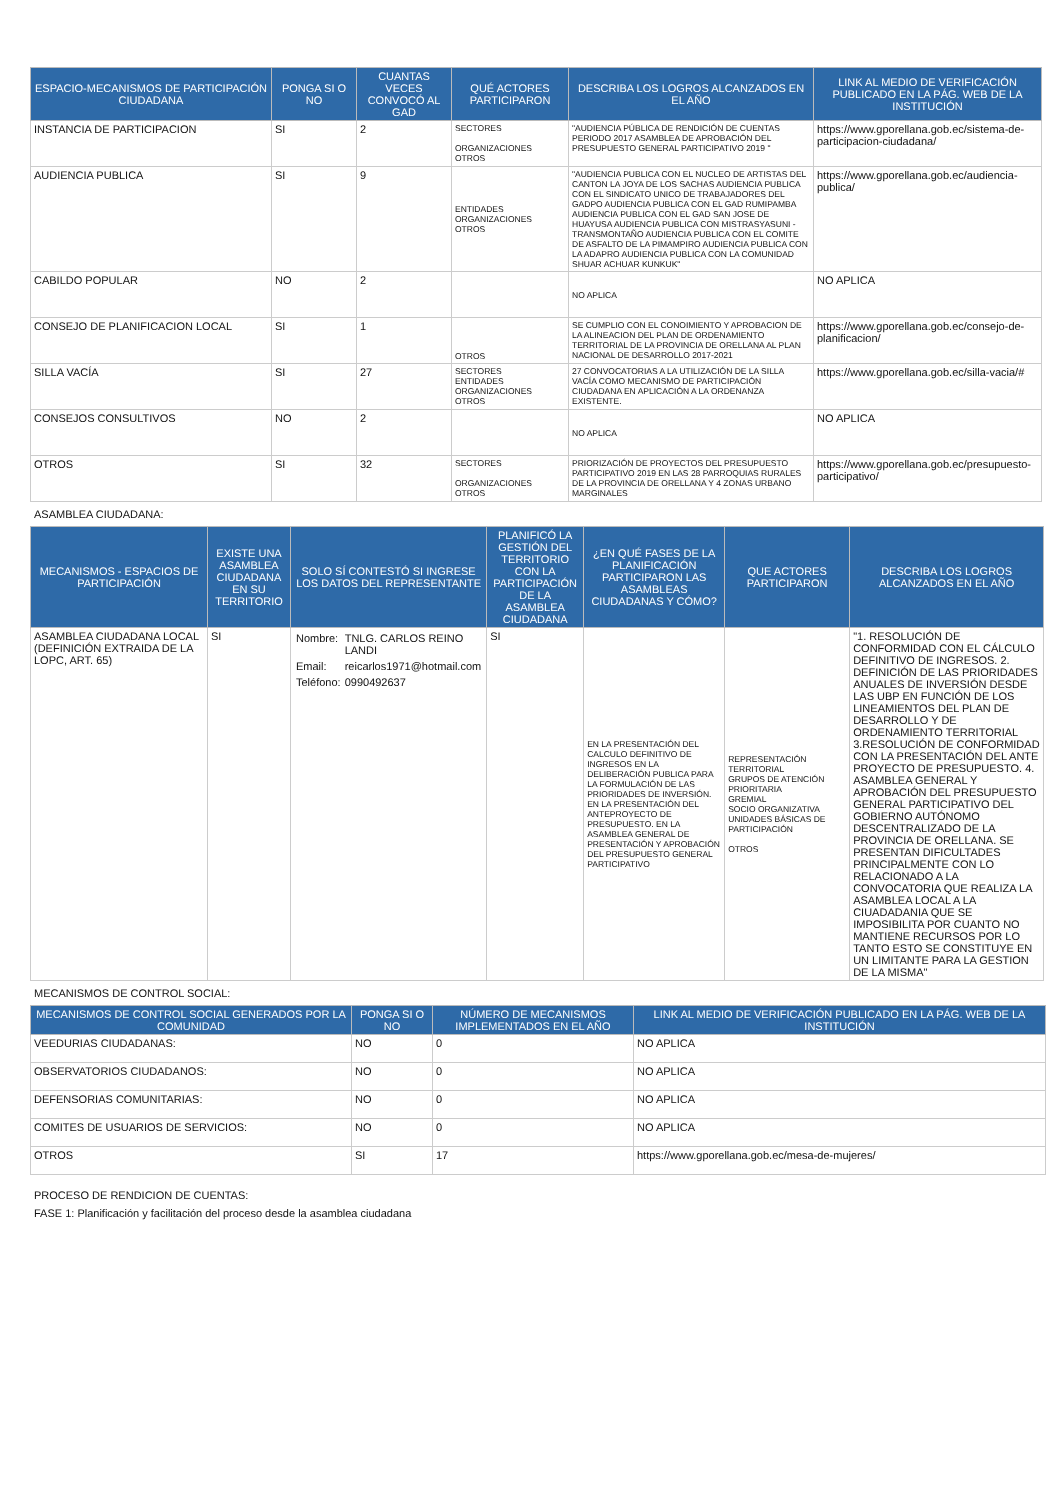| ESPACIO-MECANISMOS DE PARTICIPACIÓN CIUDADANA | PONGA SI O NO | CUANTAS VECES CONVOCÓ AL GAD | QUÉ ACTORES PARTICIPARON | DESCRIBA LOS LOGROS ALCANZADOS EN EL AÑO | LINK AL MEDIO DE VERIFICACIÓN PUBLICADO EN LA PÁG. WEB DE LA INSTITUCIÓN |
| --- | --- | --- | --- | --- | --- |
| INSTANCIA DE PARTICIPACION | SI | 2 | SECTORES ORGANIZACIONES OTROS | "AUDIENCIA PÚBLICA DE RENDICIÓN DE CUENTAS PERIODO 2017 ASAMBLEA DE APROBACIÓN DEL PRESUPUESTO GENERAL PARTICIPATIVO 2019 " | https://www.gporellana.gob.ec/sistema-de-participacion-ciudadana/ |
| AUDIENCIA PUBLICA | SI | 9 | ENTIDADES ORGANIZACIONES OTROS | "AUDIENCIA PUBLICA CON EL NUCLEO DE ARTISTAS DEL CANTON LA JOYA DE LOS SACHAS AUDIENCIA PUBLICA CON EL SINDICATO UNICO DE TRABAJADORES DEL GADPO AUDIENCIA PUBLICA CON EL GAD RUMIPAMBA AUDIENCIA PUBLICA CON EL GAD SAN JOSE DE HUAYUSA AUDIENCIA PUBLICA CON MISTRASYASUNI - TRANSMONTAÑO AUDIENCIA PUBLICA CON EL COMITE DE ASFALTO DE LA PIMAMPIRO AUDIENCIA PUBLICA CON LA ADAPRO AUDIENCIA PUBLICA CON LA COMUNIDAD SHUAR ACHUAR KUNKUK" | https://www.gporellana.gob.ec/audiencia-publica/ |
| CABILDO POPULAR | NO | 2 | | NO APLICA | NO APLICA |
| CONSEJO DE PLANIFICACION LOCAL | SI | 1 | OTROS | SE CUMPLIO CON EL CONOIMIENTO Y APROBACION DE LA ALINEACION DEL PLAN DE ORDENAMIENTO TERRITORIAL DE LA PROVINCIA DE ORELLANA AL PLAN NACIONAL DE DESARROLLO 2017-2021 | https://www.gporellana.gob.ec/consejo-de-planificacion/ |
| SILLA VACÍA | SI | 27 | SECTORES ENTIDADES ORGANIZACIONES OTROS | 27 CONVOCATORIAS A LA UTILIZACIÓN DE LA SILLA VACÍA COMO MECANISMO DE PARTICIPACIÓN CIUDADANA EN APLICACIÓN A LA ORDENANZA EXISTENTE. | https://www.gporellana.gob.ec/silla-vacia/# |
| CONSEJOS CONSULTIVOS | NO | 2 | | NO APLICA | NO APLICA |
| OTROS | SI | 32 | SECTORES ORGANIZACIONES OTROS | PRIORIZACIÓN DE PROYECTOS DEL PRESUPUESTO PARTICIPATIVO 2019 EN LAS 28 PARROQUIAS RURALES DE LA PROVINCIA DE ORELLANA Y 4 ZONAS URBANO MARGINALES | https://www.gporellana.gob.ec/presupuesto-participativo/ |
ASAMBLEA CIUDADANA:
| MECANISMOS - ESPACIOS DE PARTICIPACIÓN | EXISTE UNA ASAMBLEA CIUDADANA EN SU TERRITORIO | SOLO SÍ CONTESTÓ SI INGRESE LOS DATOS DEL REPRESENTANTE | PLANIFICÓ LA GESTIÓN DEL TERRITORIO CON LA PARTICIPACIÓN DE LA ASAMBLEA CIUDADANA | ¿EN QUÉ FASES DE LA PLANIFICACIÓN PARTICIPARON LAS ASAMBLEAS CIUDADANAS Y CÓMO? | QUE ACTORES PARTICIPARON | DESCRIBA LOS LOGROS ALCANZADOS EN EL AÑO |
| --- | --- | --- | --- | --- | --- | --- |
| ASAMBLEA CIUDADANA LOCAL (DEFINICIÓN EXTRAIDA DE LA LOPC, ART. 65) | SI | / Nombre: / TNLG. CARLOS REINO LANDI / / Email: / reicarlos1971@hotmail.com / / Teléfono: / 0990492637 / | SI | EN LA PRESENTACIÓN DEL CALCULO DEFINITIVO DE INGRESOS EN LA DELIBERACIÓN PUBLICA PARA LA FORMULACIÓN DE LAS PRIORIDADES DE INVERSIÓN. EN LA PRESENTACIÓN DEL ANTEPROYECTO DE PRESUPUESTO. EN LA ASAMBLEA GENERAL DE PRESENTACIÓN Y APROBACIÓN DEL PRESUPUESTO GENERAL PARTICIPATIVO | REPRESENTACIÓN TERRITORIAL GRUPOS DE ATENCIÓN PRIORITARIA GREMIAL SOCIO ORGANIZATIVA UNIDADES BÁSICAS DE PARTICIPACIÓN OTROS | "1. RESOLUCIÓN DE CONFORMIDAD CON EL CÁLCULO DEFINITIVO DE INGRESOS. 2. DEFINICIÓN DE LAS PRIORIDADES ANUALES DE INVERSIÓN DESDE LAS UBP EN FUNCIÓN DE LOS LINEAMIENTOS DEL PLAN DE DESARROLLO Y DE ORDENAMIENTO TERRITORIAL 3.RESOLUCIÓN DE CONFORMIDAD CON LA PRESENTACIÓN DEL ANTE PROYECTO DE PRESUPUESTO. 4. ASAMBLEA GENERAL Y APROBACIÓN DEL PRESUPUESTO GENERAL PARTICIPATIVO DEL GOBIERNO AUTÓNOMO DESCENTRALIZADO DE LA PROVINCIA DE ORELLANA. SE PRESENTAN DIFICULTADES PRINCIPALMENTE CON LO RELACIONADO A LA CONVOCATORIA QUE REALIZA LA ASAMBLEA LOCAL A LA CIUADADANIA QUE SE IMPOSIBILITA POR CUANTO NO MANTIENE RECURSOS POR LO TANTO ESTO SE CONSTITUYE EN UN LIMITANTE PARA LA GESTION DE LA MISMA" |
MECANISMOS DE CONTROL SOCIAL:
| MECANISMOS DE CONTROL SOCIAL GENERADOS POR LA COMUNIDAD | PONGA SI O NO | NÚMERO DE MECANISMOS IMPLEMENTADOS EN EL AÑO | LINK AL MEDIO DE VERIFICACIÓN PUBLICADO EN LA PÁG. WEB DE LA INSTITUCIÓN |
| --- | --- | --- | --- |
| VEEDURIAS CIUDADANAS: | NO | 0 | NO APLICA |
| OBSERVATORIOS CIUDADANOS: | NO | 0 | NO APLICA |
| DEFENSORIAS COMUNITARIAS: | NO | 0 | NO APLICA |
| COMITES DE USUARIOS DE SERVICIOS: | NO | 0 | NO APLICA |
| OTROS | SI | 17 | https://www.gporellana.gob.ec/mesa-de-mujeres/ |
PROCESO DE RENDICION DE CUENTAS:
FASE 1: Planificación y facilitación del proceso desde la asamblea ciudadana